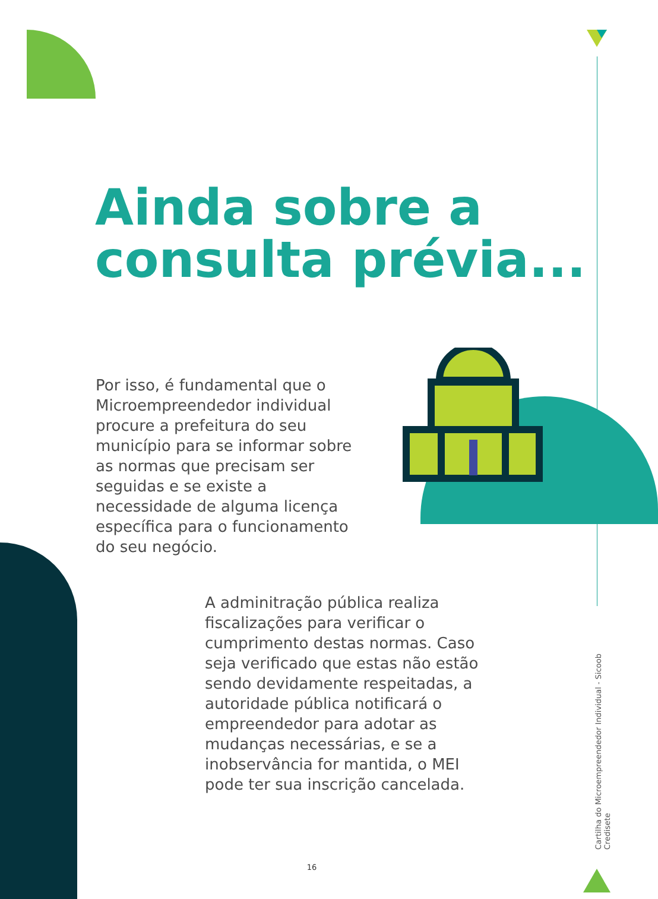Ainda sobre a consulta prévia...
Por isso, é fundamental que o Microempreendedor individual procure a prefeitura do seu município para se informar sobre as normas que precisam ser seguidas e se existe a necessidade de alguma licença específica para o funcionamento do seu negócio.
A adminitração pública realiza fiscalizações para verificar o cumprimento destas normas. Caso seja verificado que estas não estão sendo devidamente respeitadas, a autoridade pública notificará o empreendedor para adotar as mudanças necessárias, e se a inobservância for mantida, o MEI pode ter sua inscrição cancelada.
Cartilha do Microempreendedor Individual - Sicoob Credisete
16